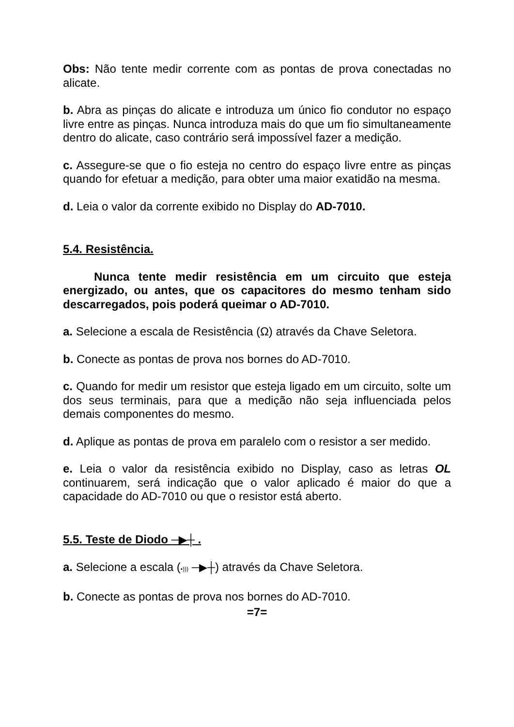Obs: Não tente medir corrente com as pontas de prova conectadas no alicate.
b. Abra as pinças do alicate e introduza um único fio condutor no espaço livre entre as pinças. Nunca introduza mais do que um fio simultaneamente dentro do alicate, caso contrário será impossível fazer a medição.
c. Assegure-se que o fio esteja no centro do espaço livre entre as pinças quando for efetuar a medição, para obter uma maior exatidão na mesma.
d. Leia o valor da corrente exibido no Display do AD-7010.
5.4. Resistência.
Nunca tente medir resistência em um circuito que esteja energizado, ou antes, que os capacitores do mesmo tenham sido descarregados, pois poderá queimar o AD-7010.
a. Selecione a escala de Resistência (Ω) através da Chave Seletora.
b. Conecte as pontas de prova nos bornes do AD-7010.
c. Quando for medir um resistor que esteja ligado em um circuito, solte um dos seus terminais, para que a medição não seja influenciada pelos demais componentes do mesmo.
d. Aplique as pontas de prova em paralelo com o resistor a ser medido.
e. Leia o valor da resistência exibido no Display, caso as letras OL continuarem, será indicação que o valor aplicado é maior do que a capacidade do AD-7010 ou que o resistor está aberto.
5.5. Teste de Diodo ─▶┼ .
a. Selecione a escala (•))) ─▶┼) através da Chave Seletora.
b. Conecte as pontas de prova nos bornes do AD-7010.
=7=